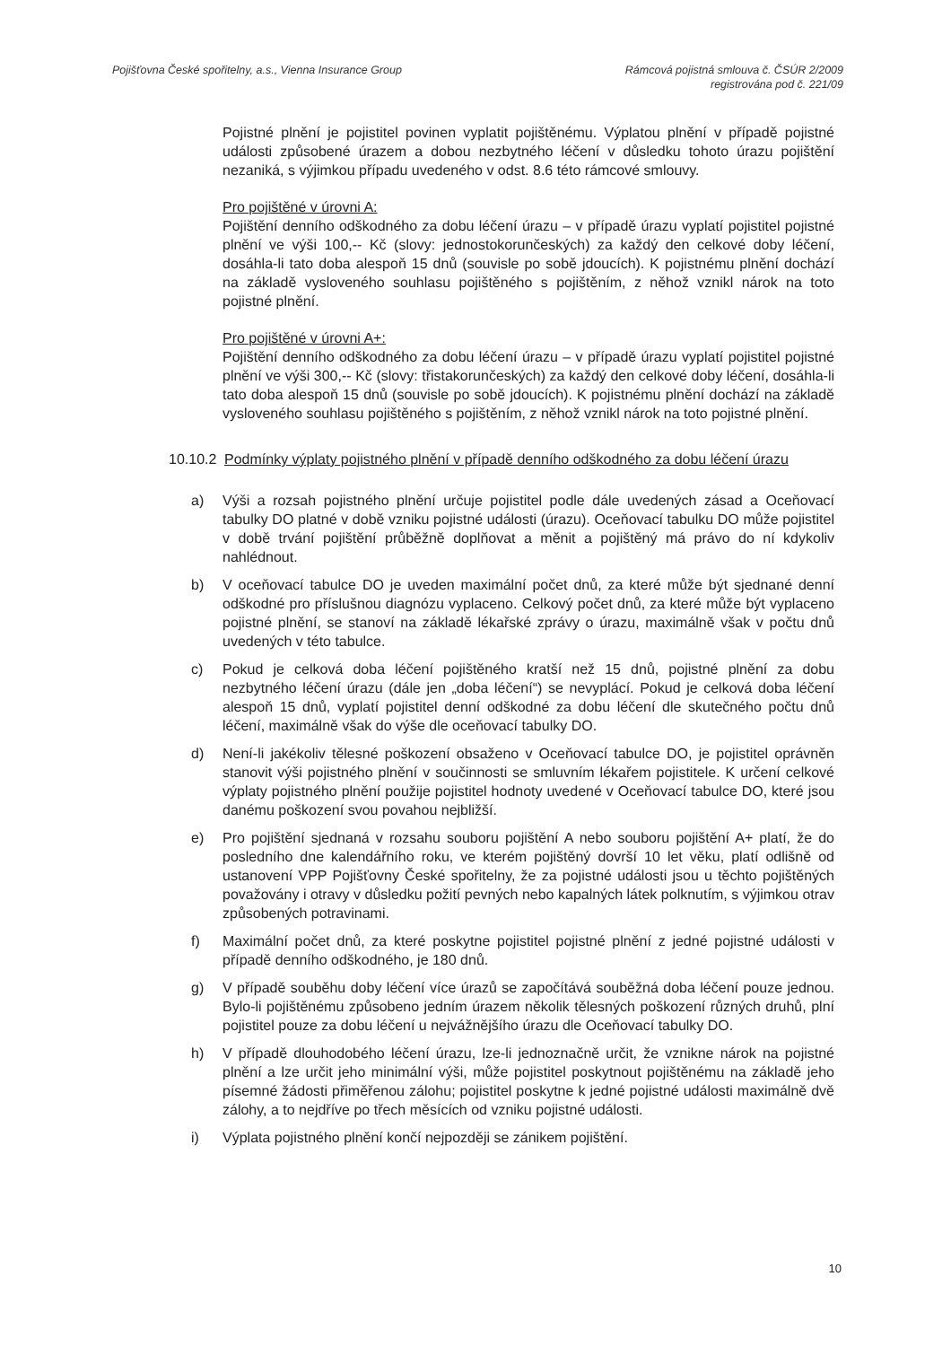Pojišťovna České spořitelny, a.s., Vienna Insurance Group
Rámcová pojistná smlouva č. ČSÚR 2/2009
registrována pod č. 221/09
Pojistné plnění je pojistitel povinen vyplatit pojištěnému. Výplatou plnění v případě pojistné události způsobené úrazem a dobou nezbytného léčení v důsledku tohoto úrazu pojištění nezaniká, s výjimkou případu uvedeného v odst. 8.6 této rámcové smlouvy.
Pro pojištěné v úrovni A:
Pojištění denního odškodného za dobu léčení úrazu – v případě úrazu vyplatí pojistitel pojistné plnění ve výši 100,-- Kč (slovy: jednostokorunčeských) za každý den celkové doby léčení, dosáhla-li tato doba alespoň 15 dnů (souvisle po sobě jdoucích). K pojistnému plnění dochází na základě vysloveného souhlasu pojištěného s pojištěním, z něhož vznikl nárok na toto pojistné plnění.
Pro pojištěné v úrovni A+:
Pojištění denního odškodného za dobu léčení úrazu – v případě úrazu vyplatí pojistitel pojistné plnění ve výši 300,-- Kč (slovy: třistakorunčeských) za každý den celkové doby léčení, dosáhla-li tato doba alespoň 15 dnů (souvisle po sobě jdoucích). K pojistnému plnění dochází na základě vysloveného souhlasu pojištěného s pojištěním, z něhož vznikl nárok na toto pojistné plnění.
10.10.2 Podmínky výplaty pojistného plnění v případě denního odškodného za dobu léčení úrazu
a) Výši a rozsah pojistného plnění určuje pojistitel podle dále uvedených zásad a Oceňovací tabulky DO platné v době vzniku pojistné události (úrazu). Oceňovací tabulku DO může pojistitel v době trvání pojištění průběžně doplňovat a měnit a pojištěný má právo do ní kdykoliv nahlédnout.
b) V oceňovací tabulce DO je uveden maximální počet dnů, za které může být sjednané denní odškodné pro příslušnou diagnózu vyplaceno. Celkový počet dnů, za které může být vyplaceno pojistné plnění, se stanoví na základě lékařské zprávy o úrazu, maximálně však v počtu dnů uvedených v této tabulce.
c) Pokud je celková doba léčení pojištěného kratší než 15 dnů, pojistné plnění za dobu nezbytného léčení úrazu (dále jen „doba léčení“) se nevyplácí. Pokud je celková doba léčení alespoň 15 dnů, vyplatí pojistitel denní odškodné za dobu léčení dle skutečného počtu dnů léčení, maximálně však do výše dle oceňovací tabulky DO.
d) Není-li jakékoliv tělesné poškození obsaženo v Oceňovací tabulce DO, je pojistitel oprávněn stanovit výši pojistného plnění v součinnosti se smluvním lékařem pojistitele. K určení celkové výplaty pojistného plnění použije pojistitel hodnoty uvedené v Oceňovací tabulce DO, které jsou danému poškození svou povahou nejbližší.
e) Pro pojištění sjednaná v rozsahu souboru pojištění A nebo souboru pojištění A+ platí, že do posledního dne kalendářního roku, ve kterém pojištěný dovrší 10 let věku, platí odlišně od ustanovení VPP Pojišťovny České spořitelny, že za pojistné události jsou u těchto pojištěných považovány i otravy v důsledku požití pevných nebo kapalných látek polknutím, s výjimkou otrav způsobených potravinami.
f) Maximální počet dnů, za které poskytne pojistitel pojistné plnění z jedné pojistné události v případě denního odškodného, je 180 dnů.
g) V případě souběhu doby léčení více úrazů se započítává souběžná doba léčení pouze jednou. Bylo-li pojištěnému způsobeno jedním úrazem několik tělesných poškození různých druhů, plní pojistitel pouze za dobu léčení u nejvážnějšího úrazu dle Oceňovací tabulky DO.
h) V případě dlouhodobého léčení úrazu, lze-li jednoznačně určit, že vznikne nárok na pojistné plnění a lze určit jeho minimální výši, může pojistitel poskytnout pojištěnému na základě jeho písemné žádosti přiměřenou zálohu; pojistitel poskytne k jedné pojistné události maximálně dvě zálohy, a to nejdříve po třech měsících od vzniku pojistné události.
i) Výplata pojistného plnění končí nejpozději se zánikem pojištění.
10